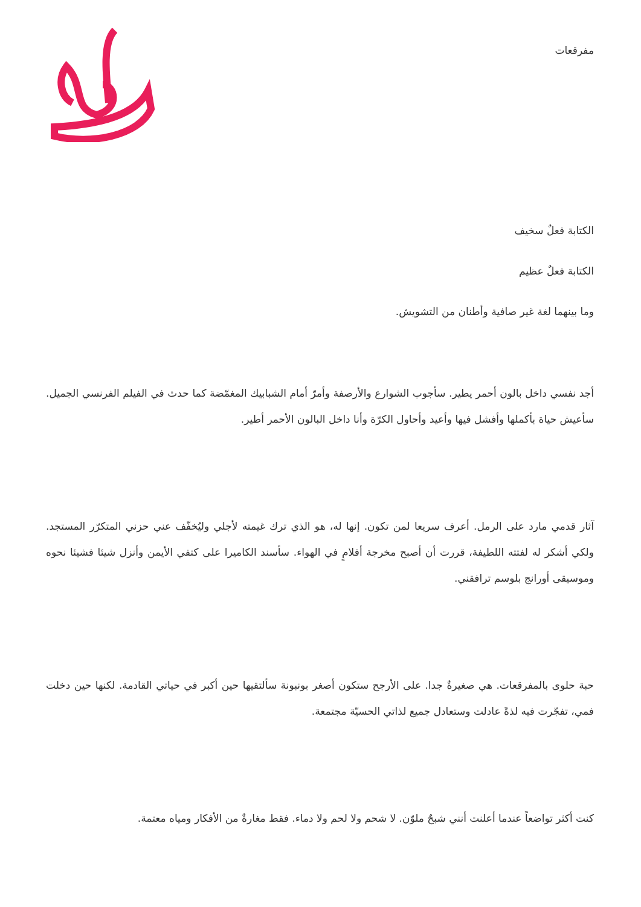مفرقعات
الكتابة فعلٌ سخيف
الكتابة فعلٌ عظيم
وما بينهما لغة غير صافية وأطنان من التشويش.
أجد نفسي داخل بالون أحمر يطير. سأجوب الشوارع والأرصفة وأمرّ أمام الشبابيك المغمّضة كما حدث في الفيلم الفرنسي الجميل. سأعيش حياة بأكملها وأفشل فيها وأعيد وأحاول الكرّة وأنا داخل البالون الأحمر أطير.
آثار قدمي مارد على الرمل. أعرف سريعا لمن تكون. إنها له، هو الذي ترك غيمته لأجلي وليُخفّف عني حزني المتكرّر المستجد. ولكي أشكر له لفتته اللطيفة، قررت أن أصبح مخرجة أفلامٍ في الهواء. سأسند الكاميرا على كتفي الأيمن وأنزل شيئا فشيئا نحوه وموسيقى أورانج بلوسم ترافقني.
حبة حلوى بالمفرقعات. هي صغيرةٌ جدا. على الأرجح ستكون أصغر بونبونة سألتقيها حين أكبر في حياتي القادمة. لكنها حين دخلت فمي، تفجّرت فيه لذةً عادلت وستعادل جميع لذاتي الحسيّة مجتمعة.
كنت أكثر تواضعاً عندما أعلنت أنني شبحٌ ملوّن. لا شحم ولا لحم ولا دماء. فقط مغارةٌ من الأفكار ومياه معتمة.